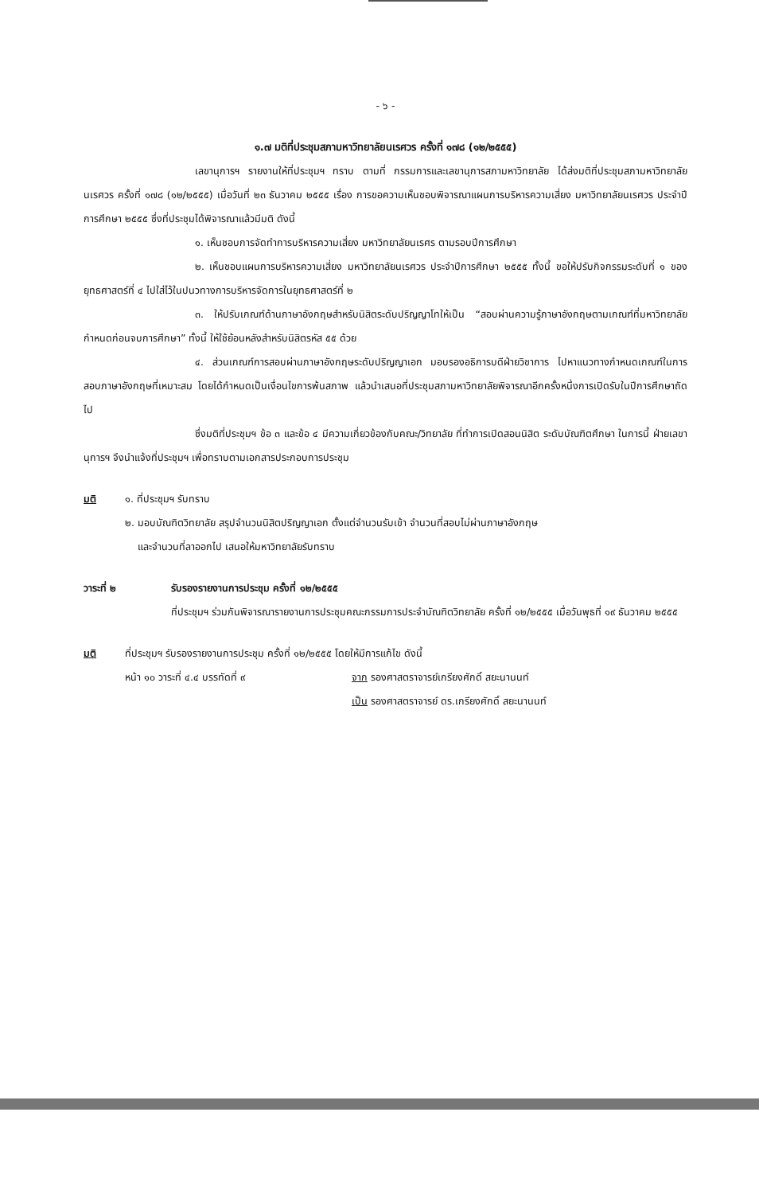- ๖ -
๑.๗ มติที่ประชุมสภามหาวิทยาลัยนเรศวร ครั้งที่ ๑๗๘ (๑๒/๒๕๕๕)
เลขานุการฯ รายงานให้ที่ประชุมฯ ทราบ ตามที่ กรรมการและเลขานุการสภามหาวิทยาลัย ได้ส่งมติที่ประชุมสภามหาวิทยาลัยนเรศวร ครั้งที่ ๑๗๘ (๑๒/๒๕๕๕) เมื่อวันที่ ๒๓ ธันวาคม ๒๕๕๕ เรื่อง การขอความเห็นชอบพิจารณาแผนการบริหารความเสี่ยง มหาวิทยาลัยนเรศวร ประจำปีการศึกษา ๒๕๕๕ ซึ่งที่ประชุมได้พิจารณาแล้วมีมติ ดังนี้
๑. เห็นชอบการจัดทำการบริหารความเสี่ยง มหาวิทยาลัยนเรศร ตามรอบปีการศึกษา
๒. เห็นชอบแผนการบริหารความเสี่ยง มหาวิทยาลัยนเรศวร ประจำปีการศึกษา ๒๕๕๕ ทั้งนี้ ขอให้ปรับกิจกรรมระดับที่ ๑ ของยุทธศาสตร์ที่ ๔ ไปใส่ไว้ในปนวทางการบริหารจัดการในยุทธศาสตร์ที่ ๒
๓. ให้ปรับเกณฑ์ด้านภาษาอังกฤษสำหรับนิสิตระดับปริญญาโทให้เป็น “สอบผ่านความรู้ภาษาอังกฤษตามเกณฑ์ที่มหาวิทยาลัยกำหนดก่อนจบการศึกษา” ทั้งนี้ ให้ใช้ย้อนหลังสำหรับนิสิตรหัส ๕๕ ด้วย
๔. ส่วนเกณฑ์การสอบผ่านภาษาอังกฤษระดับปริญญาเอก มอบรองอธิการบดีฝ่ายวิชาการ ไปหาแนวทางกำหนดเกณฑ์ในการสอบภาษาอังกฤษที่เหมาะสม โดยได้กำหนดเป็นเงื่อนไขการพ้นสภาพ แล้วนำเสนอที่ประชุมสภามหาวิทยาลัยพิจารณาอีกครั้งหนึ่งการเปิดรับในปีการศึกษาถัดไป
ซึ่งมติที่ประชุมฯ ข้อ ๓ และข้อ ๔ มีความเกี่ยวข้องกับคณะ/วิทยาลัย ที่ทำการเปิดสอนนิสิต ระดับบัณฑิตศึกษา ในการนี้ ฝ่ายเลขานุการฯ จึงนำแจ้งที่ประชุมฯ เพื่อทราบตามเอกสารประกอบการประชุม
มติ ๑. ที่ประชุมฯ รับทราบ
๒. มอบบัณฑิตวิทยาลัย สรุปจำนวนนิสิตปริญญาเอก ตั้งแต่จำนวนรับเข้า จำนวนที่สอบไม่ผ่านภาษาอังกฤษ
และจำนวนที่ลาออกไป เสนอให้มหาวิทยาลัยรับทราบ
วาระที่ ๒ รับรองรายงานการประชุม ครั้งที่ ๑๒/๒๕๕๕
ที่ประชุมฯ ร่วมกันพิจารณารายงานการประชุมคณะกรรมการประจำบัณฑิตวิทยาลัย ครั้งที่ ๑๒/๒๕๕๕ เมื่อวันพุธที่ ๑๙ ธันวาคม ๒๕๕๕
มติ ที่ประชุมฯ รับรองรายงานการประชุม ครั้งที่ ๑๒/๒๕๕๕ โดยให้มีการแก้ไข ดังนี้
หน้า ๑๐ วาระที่ ๔.๔ บรรทัดที่ ๙ จาก รองศาสตราจารย์เกรียงศักดิ์ สยะนานนท์
เป็น รองศาสตราจารย์ ดร.เกรียงศักดิ์ สยะนานนท์